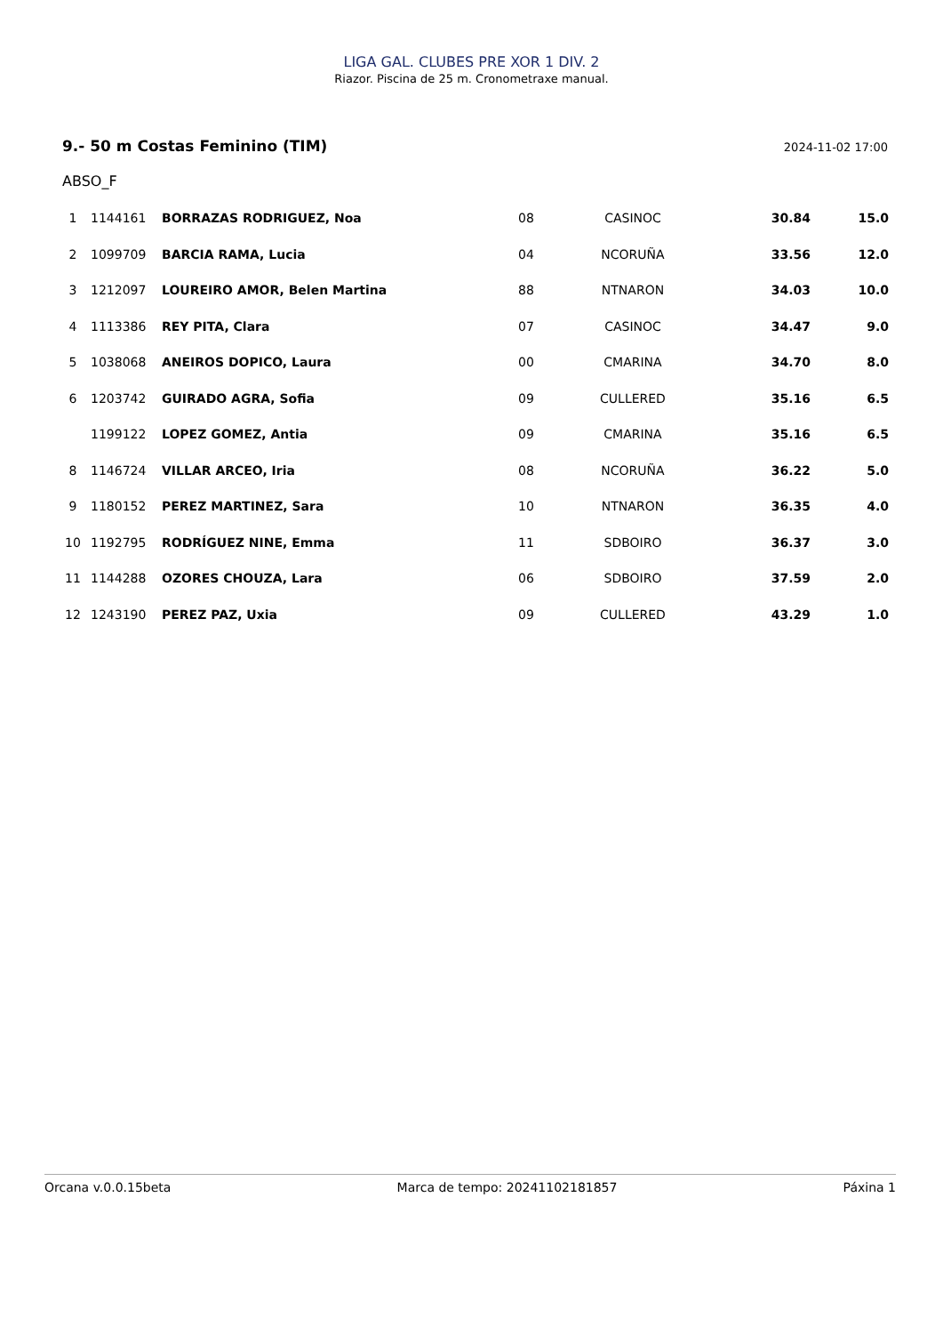LIGA GAL. CLUBES PRE XOR 1 DIV. 2
Riazor. Piscina de 25 m. Cronometraxe manual.
9.- 50 m Costas Feminino (TIM) 2024-11-02 17:00
ABSO_F
| 1 | 1144161 | BORRAZAS RODRIGUEZ, Noa | 08 | CASINOC | 30.84 | 15.0 |
| 2 | 1099709 | BARCIA RAMA, Lucia | 04 | NCORUÑA | 33.56 | 12.0 |
| 3 | 1212097 | LOUREIRO AMOR, Belen Martina | 88 | NTNARON | 34.03 | 10.0 |
| 4 | 1113386 | REY PITA, Clara | 07 | CASINOC | 34.47 | 9.0 |
| 5 | 1038068 | ANEIROS DOPICO, Laura | 00 | CMARINA | 34.70 | 8.0 |
| 6 | 1203742 | GUIRADO AGRA, Sofia | 09 | CULLERED | 35.16 | 6.5 |
| | 1199122 | LOPEZ GOMEZ, Antia | 09 | CMARINA | 35.16 | 6.5 |
| 8 | 1146724 | VILLAR ARCEO, Iria | 08 | NCORUÑA | 36.22 | 5.0 |
| 9 | 1180152 | PEREZ MARTINEZ, Sara | 10 | NTNARON | 36.35 | 4.0 |
| 10 | 1192795 | RODRÍGUEZ NINE, Emma | 11 | SDBOIRO | 36.37 | 3.0 |
| 11 | 1144288 | OZORES CHOUZA, Lara | 06 | SDBOIRO | 37.59 | 2.0 |
| 12 | 1243190 | PEREZ PAZ, Uxia | 09 | CULLERED | 43.29 | 1.0 |
Orcana v.0.0.15beta Marca de tempo: 20241102181857 Páxina 1